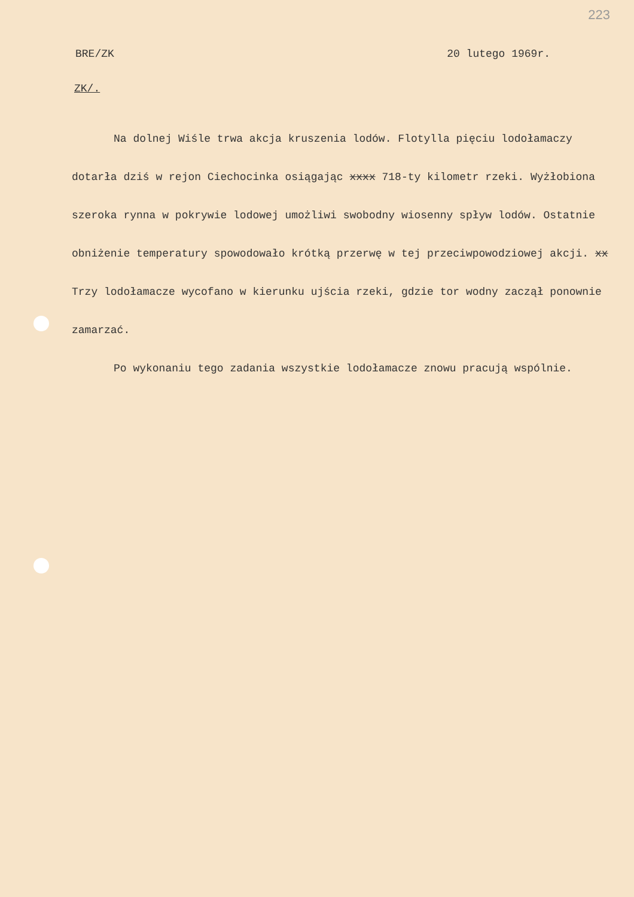223
BRE/ZK 20 lutego 1969r.
ZK/.
Na dolnej Wiśle trwa akcja kruszenia lodów. Flotylla pięciu lodołamaczy dotarła dziś w rejon Ciechocinka osiągając xxxx 718-ty kilometr rzeki. Wyżłobiona szeroka rynna w pokrywie lodowej umożliwi swobodny wiosenny spływ lodów. Ostatnie obniżenie temperatury spowodowało krótką przerwę w tej przeciwpowodziowej akcji. xx Trzy lodołamacze wycofano w kierunku ujścia rzeki, gdzie tor wodny zaczął ponownie zamarzać.
Po wykonaniu tego zadania wszystkie lodołamacze znowu pracują wspólnie.